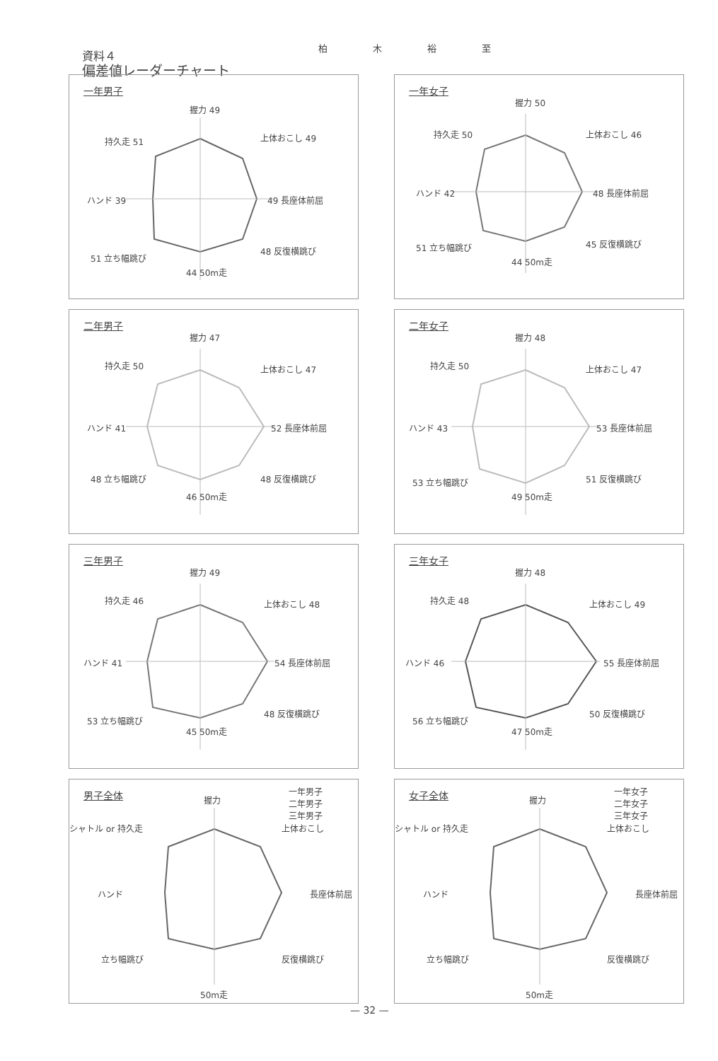柏 木 裕 至
資料４
偏差値レーダーチャート
一年男子
握力 49
上体おこし 49
49 長座体前屈
48 反復横跳び
44 50m走
51 立ち幅跳び
ハンド 39
持久走 51
一年女子
握力 50
上体おこし 46
48 長座体前屈
45 反復横跳び
44 50m走
51 立ち幅跳び
ハンド 42
持久走 50
二年男子
握力 47
上体おこし 47
52 長座体前屈
48 反復横跳び
46 50m走
48 立ち幅跳び
ハンド 41
持久走 50
二年女子
握力 48
上体おこし 47
53 長座体前屈
51 反復横跳び
49 50m走
53 立ち幅跳び
ハンド 43
持久走 50
三年男子
握力 49
上体おこし 48
54 長座体前屈
48 反復横跳び
45 50m走
53 立ち幅跳び
ハンド 41
持久走 46
三年女子
握力 48
上体おこし 49
55 長座体前屈
50 反復横跳び
47 50m走
56 立ち幅跳び
ハンド 46
持久走 48
男子全体
一年男子
二年男子
三年男子
握力
上体おこし
長座体前屈
反復横跳び
50m走
立ち幅跳び
ハンド
シャトル or 持久走
女子全体
一年女子
二年女子
三年女子
握力
上体おこし
長座体前屈
反復横跳び
50m走
立ち幅跳び
ハンド
シャトル or 持久走
— 32 —